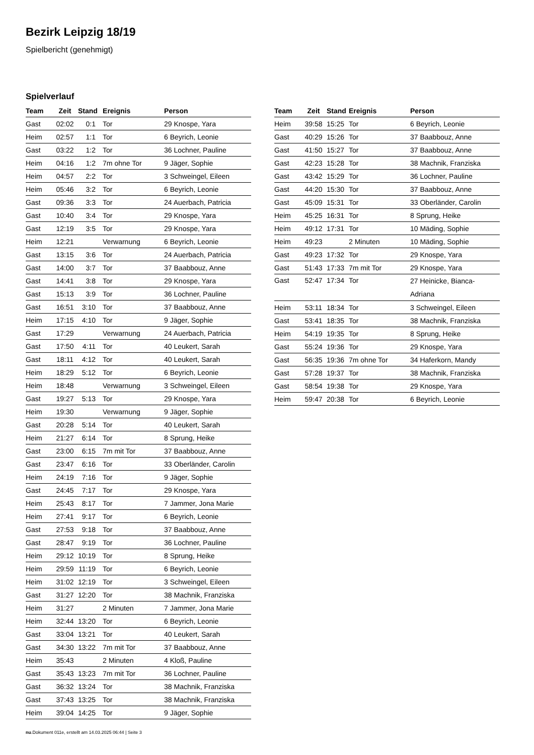Bezirk Leipzig 18/19
Spielbericht (genehmigt)
Spielverlauf
| Team | Zeit | Stand | Ereignis | Person |
| --- | --- | --- | --- | --- |
| Gast | 02:02 | 0:1 | Tor | 29 Knospe, Yara |
| Heim | 02:57 | 1:1 | Tor | 6 Beyrich, Leonie |
| Gast | 03:22 | 1:2 | Tor | 36 Lochner, Pauline |
| Heim | 04:16 | 1:2 | 7m ohne Tor | 9 Jäger, Sophie |
| Heim | 04:57 | 2:2 | Tor | 3 Schweingel, Eileen |
| Heim | 05:46 | 3:2 | Tor | 6 Beyrich, Leonie |
| Gast | 09:36 | 3:3 | Tor | 24 Auerbach, Patricia |
| Gast | 10:40 | 3:4 | Tor | 29 Knospe, Yara |
| Gast | 12:19 | 3:5 | Tor | 29 Knospe, Yara |
| Heim | 12:21 | | Verwarnung | 6 Beyrich, Leonie |
| Gast | 13:15 | 3:6 | Tor | 24 Auerbach, Patricia |
| Gast | 14:00 | 3:7 | Tor | 37 Baabbouz, Anne |
| Gast | 14:41 | 3:8 | Tor | 29 Knospe, Yara |
| Gast | 15:13 | 3:9 | Tor | 36 Lochner, Pauline |
| Gast | 16:51 | 3:10 | Tor | 37 Baabbouz, Anne |
| Heim | 17:15 | 4:10 | Tor | 9 Jäger, Sophie |
| Gast | 17:29 | | Verwarnung | 24 Auerbach, Patricia |
| Gast | 17:50 | 4:11 | Tor | 40 Leukert, Sarah |
| Gast | 18:11 | 4:12 | Tor | 40 Leukert, Sarah |
| Heim | 18:29 | 5:12 | Tor | 6 Beyrich, Leonie |
| Heim | 18:48 | | Verwarnung | 3 Schweingel, Eileen |
| Gast | 19:27 | 5:13 | Tor | 29 Knospe, Yara |
| Heim | 19:30 | | Verwarnung | 9 Jäger, Sophie |
| Gast | 20:28 | 5:14 | Tor | 40 Leukert, Sarah |
| Heim | 21:27 | 6:14 | Tor | 8 Sprung, Heike |
| Gast | 23:00 | 6:15 | 7m mit Tor | 37 Baabbouz, Anne |
| Gast | 23:47 | 6:16 | Tor | 33 Oberländer, Carolin |
| Heim | 24:19 | 7:16 | Tor | 9 Jäger, Sophie |
| Gast | 24:45 | 7:17 | Tor | 29 Knospe, Yara |
| Heim | 25:43 | 8:17 | Tor | 7 Jammer, Jona Marie |
| Heim | 27:41 | 9:17 | Tor | 6 Beyrich, Leonie |
| Gast | 27:53 | 9:18 | Tor | 37 Baabbouz, Anne |
| Gast | 28:47 | 9:19 | Tor | 36 Lochner, Pauline |
| Heim | 29:12 | 10:19 | Tor | 8 Sprung, Heike |
| Heim | 29:59 | 11:19 | Tor | 6 Beyrich, Leonie |
| Heim | 31:02 | 12:19 | Tor | 3 Schweingel, Eileen |
| Gast | 31:27 | 12:20 | Tor | 38 Machnik, Franziska |
| Heim | 31:27 | | 2 Minuten | 7 Jammer, Jona Marie |
| Heim | 32:44 | 13:20 | Tor | 6 Beyrich, Leonie |
| Gast | 33:04 | 13:21 | Tor | 40 Leukert, Sarah |
| Gast | 34:30 | 13:22 | 7m mit Tor | 37 Baabbouz, Anne |
| Heim | 35:43 | | 2 Minuten | 4 Kloß, Pauline |
| Gast | 35:43 | 13:23 | 7m mit Tor | 36 Lochner, Pauline |
| Gast | 36:32 | 13:24 | Tor | 38 Machnik, Franziska |
| Gast | 37:43 | 13:25 | Tor | 38 Machnik, Franziska |
| Heim | 39:04 | 14:25 | Tor | 9 Jäger, Sophie |
| Team | Zeit | Stand | Ereignis | Person |
| --- | --- | --- | --- | --- |
| Heim | 39:58 | 15:25 | Tor | 6 Beyrich, Leonie |
| Gast | 40:29 | 15:26 | Tor | 37 Baabbouz, Anne |
| Gast | 41:50 | 15:27 | Tor | 37 Baabbouz, Anne |
| Gast | 42:23 | 15:28 | Tor | 38 Machnik, Franziska |
| Gast | 43:42 | 15:29 | Tor | 36 Lochner, Pauline |
| Gast | 44:20 | 15:30 | Tor | 37 Baabbouz, Anne |
| Gast | 45:09 | 15:31 | Tor | 33 Oberländer, Carolin |
| Heim | 45:25 | 16:31 | Tor | 8 Sprung, Heike |
| Heim | 49:12 | 17:31 | Tor | 10 Mäding, Sophie |
| Heim | 49:23 | | 2 Minuten | 10 Mäding, Sophie |
| Gast | 49:23 | 17:32 | Tor | 29 Knospe, Yara |
| Gast | 51:43 | 17:33 | 7m mit Tor | 29 Knospe, Yara |
| Gast | 52:47 | 17:34 | Tor | 27 Heinicke, Bianca- Adriana |
| Heim | 53:11 | 18:34 | Tor | 3 Schweingel, Eileen |
| Gast | 53:41 | 18:35 | Tor | 38 Machnik, Franziska |
| Heim | 54:19 | 19:35 | Tor | 8 Sprung, Heike |
| Gast | 55:24 | 19:36 | Tor | 29 Knospe, Yara |
| Gast | 56:35 | 19:36 | 7m ohne Tor | 34 Haferkorn, Mandy |
| Gast | 57:28 | 19:37 | Tor | 38 Machnik, Franziska |
| Gast | 58:54 | 19:38 | Tor | 29 Knospe, Yara |
| Heim | 59:47 | 20:38 | Tor | 6 Beyrich, Leonie |
nu.Dokument 011e, erstellt am 14.03.2025 06:44 | Seite 3